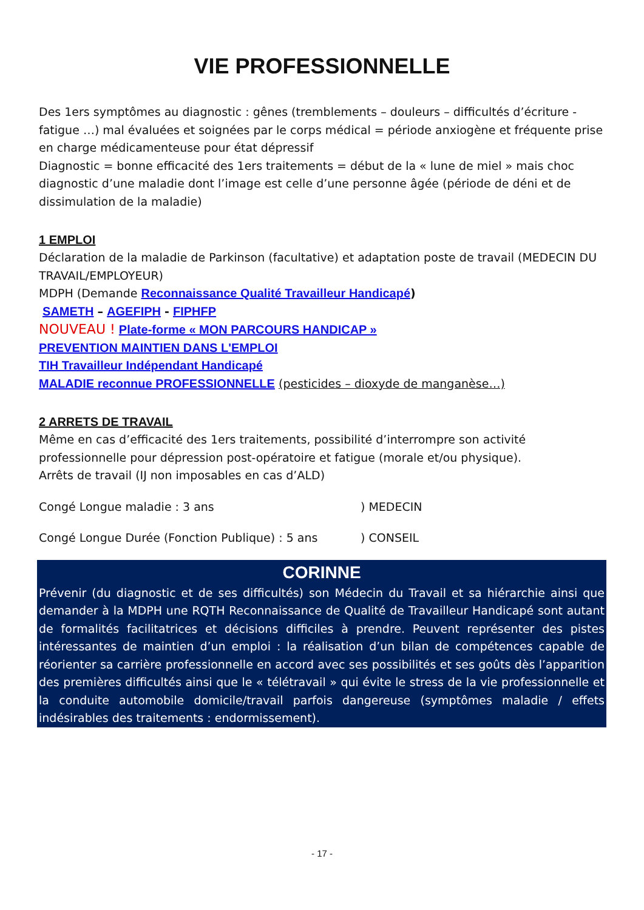VIE PROFESSIONNELLE
Des 1ers symptômes au diagnostic : gênes (tremblements – douleurs – difficultés d’écriture - fatigue …) mal évaluées et soignées par le corps médical = période anxiogène et fréquente prise en charge médicamenteuse pour état dépressif
Diagnostic = bonne efficacité des 1ers traitements = début de la « lune de miel » mais choc diagnostic d’une maladie dont l’image est celle d’une personne âgée (période de déni et de dissimulation de la maladie)
1 EMPLOI
Déclaration de la maladie de Parkinson (facultative) et adaptation poste de travail (MEDECIN DU TRAVAIL/EMPLOYEUR)
MDPH (Demande Reconnaissance Qualité Travailleur Handicapé)
SAMETH – AGEFIPH - FIPHFP
NOUVEAU ! Plate-forme « MON PARCOURS HANDICAP »
PREVENTION MAINTIEN DANS L'EMPLOI
TIH Travailleur Indépendant Handicapé
MALADIE reconnue PROFESSIONNELLE (pesticides – dioxyde de manganèse…)
2 ARRETS DE TRAVAIL
Même en cas d’efficacité des 1ers traitements, possibilité d’interrompre son activité professionnelle pour dépression post-opératoire et fatigue (morale et/ou physique).
Arrêts de travail (IJ non imposables en cas d’ALD)
Congé Longue maladie : 3 ans ) MEDECIN
Congé Longue Durée (Fonction Publique) : 5 ans ) CONSEIL
CORINNE
Prévenir (du diagnostic et de ses difficultés) son Médecin du Travail et sa hiérarchie ainsi que demander à la MDPH une RQTH Reconnaissance de Qualité de Travailleur Handicapé sont autant de formalités facilitatrices et décisions difficiles à prendre. Peuvent représenter des pistes intéressantes de maintien d’un emploi : la réalisation d’un bilan de compétences capable de réorienter sa carrière professionnelle en accord avec ses possibilités et ses goûts dès l’apparition des premières difficultés ainsi que le « télétravail » qui évite le stress de la vie professionnelle et la conduite automobile domicile/travail parfois dangereuse (symptômes maladie / effets indésirables des traitements : endormissement).
- 17 -